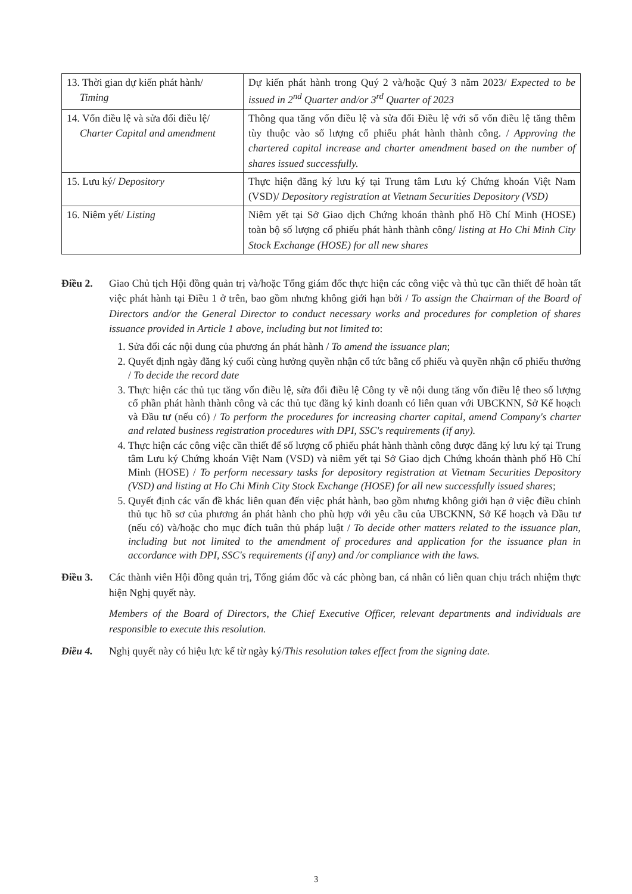| 13. Thời gian dự kiến phát hành/ Timing | Dự kiến phát hành trong Quý 2 và/hoặc Quý 3 năm 2023/ Expected to be issued in 2<sup>nd</sup> Quarter and/or 3<sup>rd</sup> Quarter of 2023 |
| 14. Vốn điều lệ và sửa đổi điều lệ/ Charter Capital and amendment | Thông qua tăng vốn điều lệ và sửa đổi Điều lệ với số vốn điều lệ tăng thêm tùy thuộc vào số lượng cổ phiếu phát hành thành công. / Approving the chartered capital increase and charter amendment based on the number of shares issued successfully. |
| 15. Lưu ký/ Depository | Thực hiện đăng ký lưu ký tại Trung tâm Lưu ký Chứng khoán Việt Nam (VSD)/ Depository registration at Vietnam Securities Depository (VSD) |
| 16. Niêm yết/ Listing | Niêm yết tại Sở Giao dịch Chứng khoán thành phố Hồ Chí Minh (HOSE) toàn bộ số lượng cổ phiếu phát hành thành công/ listing at Ho Chi Minh City Stock Exchange (HOSE) for all new shares |
Điều 2. Giao Chủ tịch Hội đồng quản trị và/hoặc Tổng giám đốc thực hiện các công việc và thủ tục cần thiết để hoàn tất việc phát hành tại Điều 1 ở trên, bao gồm nhưng không giới hạn bởi / To assign the Chairman of the Board of Directors and/or the General Director to conduct necessary works and procedures for completion of shares issuance provided in Article 1 above, including but not limited to:
1. Sửa đổi các nội dung của phương án phát hành / To amend the issuance plan;
2. Quyết định ngày đăng ký cuối cùng hưởng quyền nhận cổ tức bằng cổ phiếu và quyền nhận cổ phiếu thưởng / To decide the record date
3. Thực hiện các thủ tục tăng vốn điều lệ, sửa đổi điều lệ Công ty về nội dung tăng vốn điều lệ theo số lượng cổ phần phát hành thành công và các thủ tục đăng ký kinh doanh có liên quan với UBCKNN, Sở Kế hoạch và Đầu tư (nếu có) / To perform the procedures for increasing charter capital, amend Company's charter and related business registration procedures with DPI, SSC's requirements (if any).
4. Thực hiện các công việc cần thiết để số lượng cổ phiếu phát hành thành công được đăng ký lưu ký tại Trung tâm Lưu ký Chứng khoán Việt Nam (VSD) và niêm yết tại Sở Giao dịch Chứng khoán thành phố Hồ Chí Minh (HOSE) / To perform necessary tasks for depository registration at Vietnam Securities Depository (VSD) and listing at Ho Chi Minh City Stock Exchange (HOSE) for all new successfully issued shares;
5. Quyết định các vấn đề khác liên quan đến việc phát hành, bao gồm nhưng không giới hạn ở việc điều chỉnh thủ tục hồ sơ của phương án phát hành cho phù hợp với yêu cầu của UBCKNN, Sở Kế hoạch và Đầu tư (nếu có) và/hoặc cho mục đích tuân thủ pháp luật / To decide other matters related to the issuance plan, including but not limited to the amendment of procedures and application for the issuance plan in accordance with DPI, SSC's requirements (if any) and /or compliance with the laws.
Điều 3. Các thành viên Hội đồng quản trị, Tổng giám đốc và các phòng ban, cá nhân có liên quan chịu trách nhiệm thực hiện Nghị quyết này.
Members of the Board of Directors, the Chief Executive Officer, relevant departments and individuals are responsible to execute this resolution.
Điều 4. Nghị quyết này có hiệu lực kể từ ngày ký/This resolution takes effect from the signing date.
3